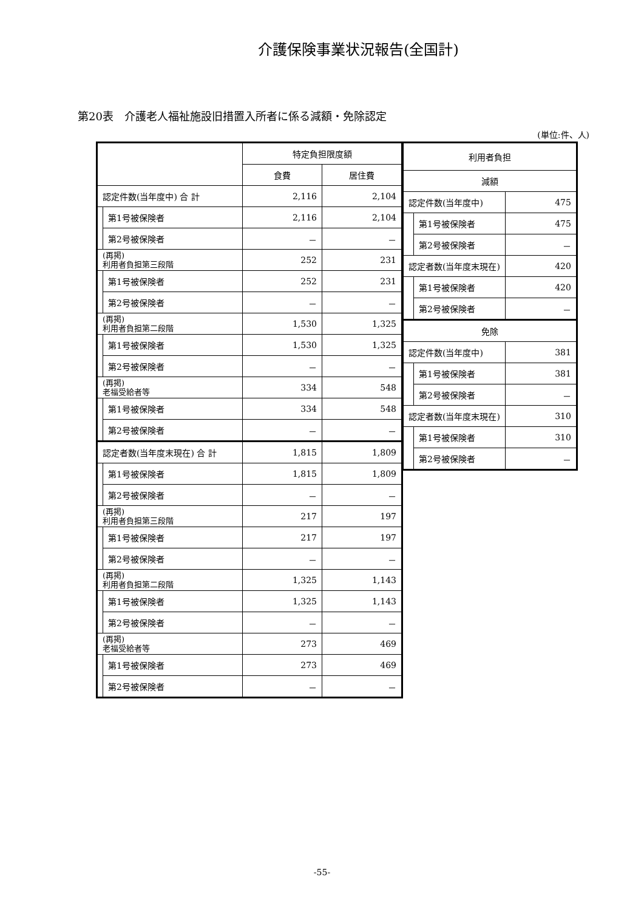介護保険事業状況報告(全国計)
第20表　介護老人福祉施設旧措置入所者に係る減額・免除認定
(単位:件、人)
| | | 特定負担限度額 | |
| --- | --- | --- | --- |
| | | 食費 | 居住費 |
| 認定件数(当年度中) 合 計 | | 2,116 | 2,104 |
| | 第1号被保険者 | 2,116 | 2,104 |
| | 第2号被保険者 | － | － |
| (再掲) 利用者負担第三段階 | | 252 | 231 |
| | 第1号被保険者 | 252 | 231 |
| | 第2号被保険者 | － | － |
| (再掲) 利用者負担第二段階 | | 1,530 | 1,325 |
| | 第1号被保険者 | 1,530 | 1,325 |
| | 第2号被保険者 | － | － |
| (再掲) 老福受給者等 | | 334 | 548 |
| | 第1号被保険者 | 334 | 548 |
| | 第2号被保険者 | － | － |
| 認定者数(当年度末現在) 合 計 | | 1,815 | 1,809 |
| | 第1号被保険者 | 1,815 | 1,809 |
| | 第2号被保険者 | － | － |
| (再掲) 利用者負担第三段階 | | 217 | 197 |
| | 第1号被保険者 | 217 | 197 |
| | 第2号被保険者 | － | － |
| (再掲) 利用者負担第二段階 | | 1,325 | 1,143 |
| | 第1号被保険者 | 1,325 | 1,143 |
| | 第2号被保険者 | － | － |
| (再掲) 老福受給者等 | | 273 | 469 |
| | 第1号被保険者 | 273 | 469 |
| | 第2号被保険者 | － | － |
| 利用者負担 | | |
| --- | --- | --- |
| 減額 | | |
| 認定件数(当年度中) | | 475 |
| | 第1号被保険者 | 475 |
| | 第2号被保険者 | － |
| 認定者数(当年度末現在) | | 420 |
| | 第1号被保険者 | 420 |
| | 第2号被保険者 | － |
| 免除 | | |
| 認定件数(当年度中) | | 381 |
| | 第1号被保険者 | 381 |
| | 第2号被保険者 | － |
| 認定者数(当年度末現在) | | 310 |
| | 第1号被保険者 | 310 |
| | 第2号被保険者 | － |
-55-